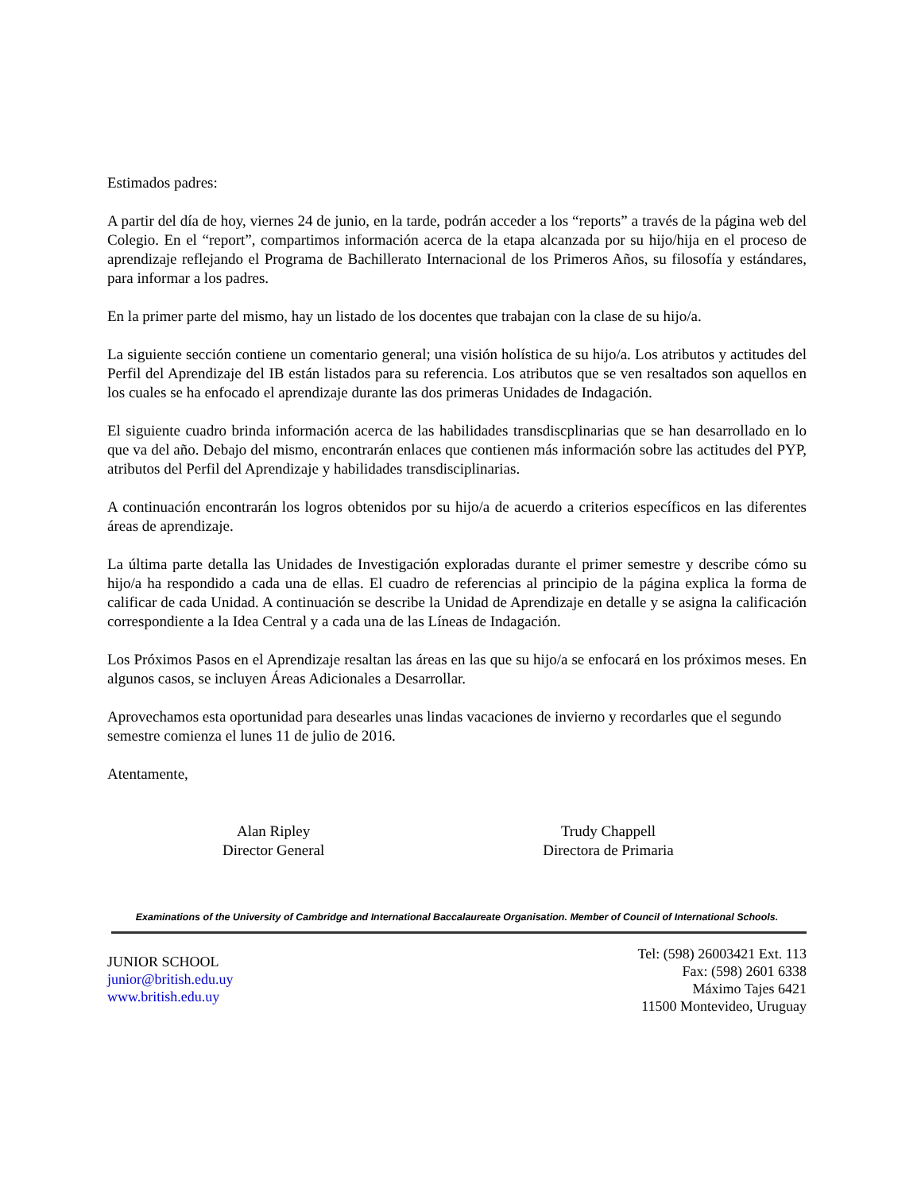Estimados padres:
A partir del día de hoy, viernes 24 de junio, en la tarde, podrán acceder a los “reports” a través de la página web del Colegio. En el “report”, compartimos información acerca de la etapa alcanzada por su hijo/hija en el proceso de aprendizaje reflejando el Programa de Bachillerato Internacional de los Primeros Años, su filosofía y estándares, para informar a los padres.
En la primer parte del mismo, hay un listado de los docentes que trabajan con la clase de su hijo/a.
La siguiente sección contiene un comentario general; una visión holística de su hijo/a. Los atributos y actitudes del Perfil del Aprendizaje del IB están listados para su referencia. Los atributos que se ven resaltados son aquellos en los cuales se ha enfocado el aprendizaje durante las dos primeras Unidades de Indagación.
El siguiente cuadro brinda información acerca de las habilidades transdiscplinarias que se han desarrollado en lo que va del año. Debajo del mismo, encontrarán enlaces que contienen más información sobre las actitudes del PYP, atributos del Perfil del Aprendizaje y habilidades transdisciplinarias.
A continuación encontrarán los logros obtenidos por su hijo/a de acuerdo a criterios específicos en las diferentes áreas de aprendizaje.
La última parte detalla las Unidades de Investigación exploradas durante el primer semestre y describe cómo su hijo/a ha respondido a cada una de ellas. El cuadro de referencias al principio de la página explica la forma de calificar de cada Unidad. A continuación se describe la Unidad de Aprendizaje en detalle y se asigna la calificación correspondiente a la Idea Central y a cada una de las Líneas de Indagación.
Los Próximos Pasos en el Aprendizaje resaltan las áreas en las que su hijo/a se enfocará en los próximos meses. En algunos casos, se incluyen Áreas Adicionales a Desarrollar.
Aprovechamos esta oportunidad para desearles unas lindas vacaciones de invierno y recordarles que el segundo semestre comienza el lunes 11 de julio de 2016.
Atentamente,
Alan Ripley
Director General
Trudy Chappell
Directora de Primaria
Examinations of the University of Cambridge and International Baccalaureate Organisation. Member of Council of International Schools.
JUNIOR SCHOOL
junior@british.edu.uy
www.british.edu.uy
Tel: (598) 26003421 Ext. 113
Fax: (598) 2601 6338
Máximo Tajes 6421
11500 Montevideo, Uruguay